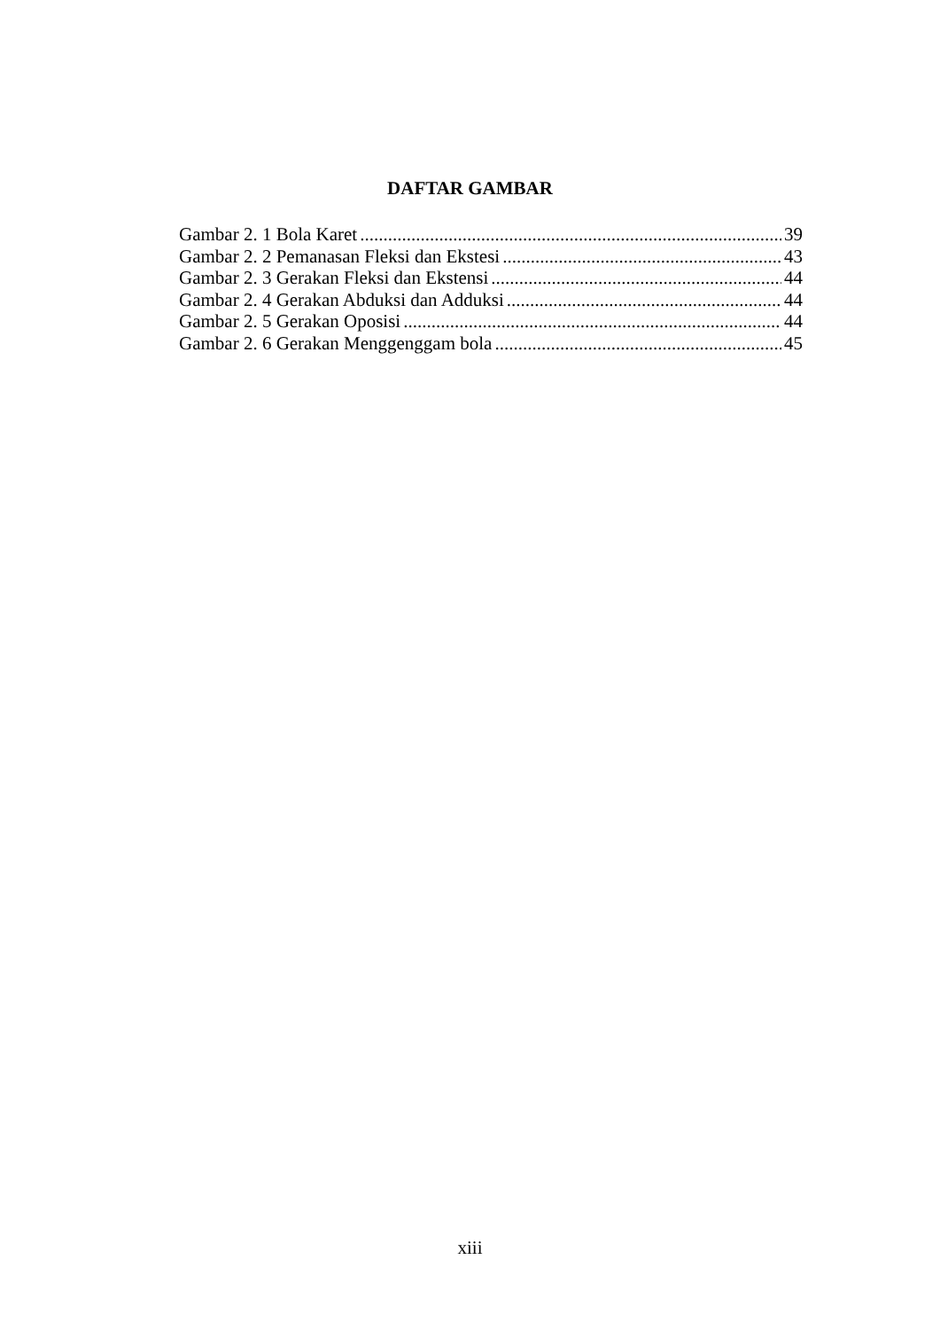DAFTAR GAMBAR
Gambar 2. 1 Bola Karet 39
Gambar 2. 2 Pemanasan Fleksi dan Ekstesi 43
Gambar 2. 3 Gerakan Fleksi dan Ekstensi 44
Gambar 2. 4 Gerakan Abduksi dan Adduksi 44
Gambar 2. 5 Gerakan Oposisi 44
Gambar 2. 6 Gerakan Menggenggam bola 45
xiii